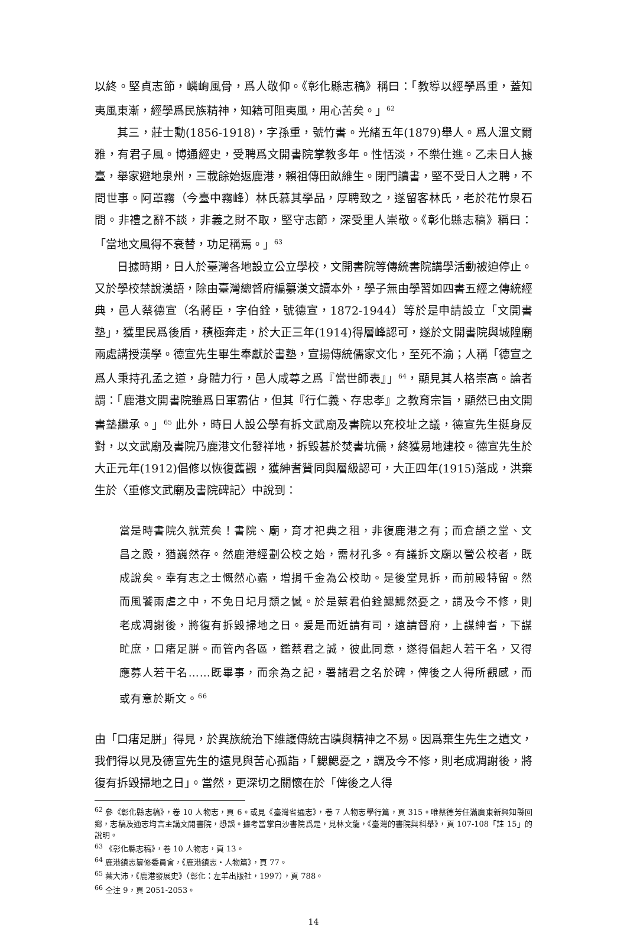以終。堅貞志節，嶙峋風骨，爲人敬仰。《彰化縣志稿》稱曰：「教導以經學爲重，蓋知夷風東漸，經學爲民族精神，知籍可阻夷風，用心苦矣。」<sup>62</sup>
其三，莊士勳(1856-1918)，字孫重，號竹書。光緒五年(1879)舉人。爲人溫文爾雅，有君子風。博通經史，受聘爲文開書院掌教多年。性恬淡，不樂仕進。乙未日人據臺，舉家避地泉州，三載餘始返鹿港，賴祖傳田畝維生。閉門讀書，堅不受日人之聘，不問世事。阿罩霧（今臺中霧峰）林氏慕其學品，厚聘致之，遂留客林氏，老於花竹泉石間。非禮之辭不談，非義之財不取，堅守志節，深受里人崇敬。《彰化縣志稿》稱曰：「當地文風得不衰替，功足稱焉。」<sup>63</sup>
日據時期，日人於臺灣各地設立公立學校，文開書院等傳統書院講學活動被迫停止。又於學校禁說漢語，除由臺灣總督府編纂漢文讀本外，學子無由學習如四書五經之傳統經典，邑人蔡德宣（名蔣臣，字伯銓，號德宣，1872-1944）等於是申請設立「文開書塾」，獲里民爲後盾，積極奔走，於大正三年(1914)得層峰認可，遂於文開書院與城隍廟兩處講授漢學。德宣先生畢生奉獻於書塾，宣揚傳統儒家文化，至死不渝；人稱「德宣之爲人秉持孔孟之道，身體力行，邑人咸尊之爲『當世師表』」<sup>64</sup>，顯見其人格崇高。論者謂：「鹿港文開書院雖爲日軍霸佔，但其『行仁義、存忠孝』之教育宗旨，顯然已由文開書塾繼承。」<sup>65</sup> 此外，時日人設公學有拆文武廟及書院以充校址之議，德宣先生挺身反對，以文武廟及書院乃鹿港文化發祥地，拆毀甚於焚書坑儒，終獲易地建校。德宣先生於大正元年(1912)倡修以恢復舊觀，獲紳耆贊同與層級認可，大正四年(1915)落成，洪棄生於〈重修文武廟及書院碑記〉中說到：
當是時書院久就荒矣！書院、廟，育才祀典之租，非復鹿港之有；而倉頡之堂、文昌之殿，猶巍然存。然鹿港經劃公校之始，需材孔多。有議拆文廟以營公校者，既成說矣。幸有志之士慨然心蠹，增捐千金為公校助。是後堂見拆，而前殿特留。然而風饕雨虐之中，不免日圮月頹之憾。於是蔡君伯銓鰓鰓然憂之，謂及今不修，則老成凋謝後，將復有拆毀掃地之日。爰是而近請有司，遠請督府，上謀紳耆，下謀甿庶，口瘏足胼。而管內各區，鑑蔡君之誠，彼此同意，遂得倡起人若干名，又得應募人若干名……既畢事，而余為之記，署諸君之名於碑，俾後之人得所觀感，而或有意於斯文。<sup>66</sup>
由「口瘏足胼」得見，於異族統治下維護傳統古蹟與精神之不易。因爲棄生先生之遺文，我們得以見及德宣先生的遠見與苦心孤詣，「鰓鰓憂之，謂及今不修，則老成凋謝後，將復有拆毀掃地之日」。當然，更深切之關懷在於「俾後之人得
<sup>62</sup> 參《彰化縣志稿》，卷 10 人物志，頁 6。或見《臺灣省通志》，卷 7 人物志學行篇，頁 315。唯蔡德芳任滿廣東新興知縣回鄉，志稿及通志均言主講文開書院，恐誤。據考當掌白沙書院爲是，見林文龍，《臺灣的書院與科舉》，頁 107-108「註 15」的說明。
<sup>63</sup> 《彰化縣志稿》，卷 10 人物志，頁 13。
<sup>64</sup> 鹿港鎮志纂修委員會，《鹿港鎮志・人物篇》，頁 77。
<sup>65</sup> 葉大沛，《鹿港發展史》（彰化：左羊出版社，1997），頁 788。
<sup>66</sup> 仝注 9，頁 2051-2053。
14